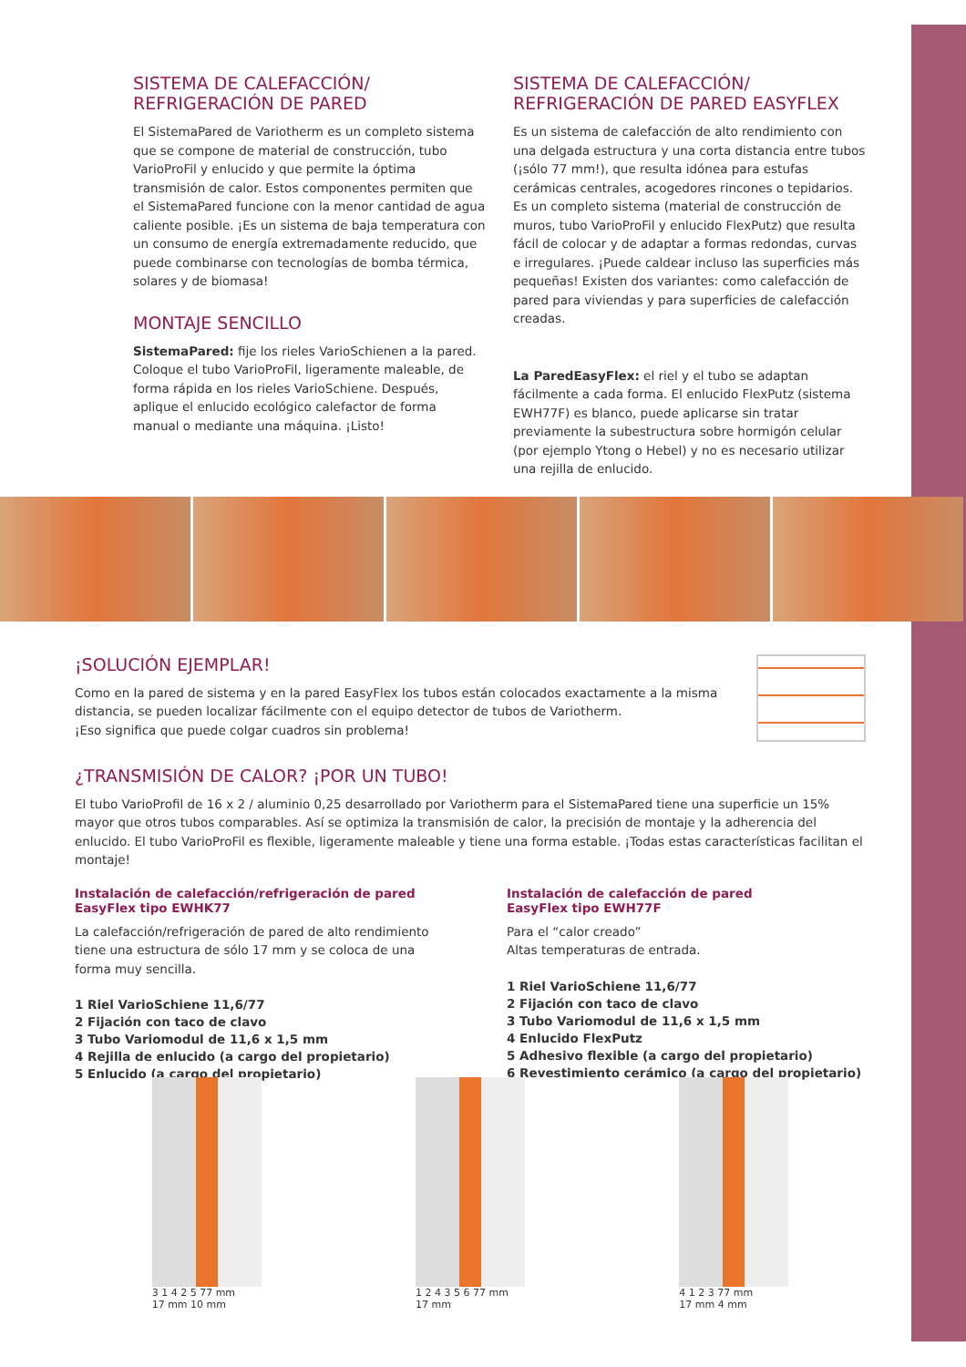SISTEMA DE CALEFACCIÓN/
REFRIGERACIÓN DE PARED
El SistemaPared de Variotherm es un completo sistema que se compone de material de construcción, tubo VarioProFil y enlucido y que permite la óptima transmisión de calor. Estos componentes permiten que el SistemaPared funcione con la menor cantidad de agua caliente posible. ¡Es un sistema de baja temperatura con un consumo de energía extremadamente reducido, que puede combinarse con tecnologías de bomba térmica, solares y de biomasa!
MONTAJE SENCILLO
SistemaPared: fije los rieles VarioSchienen a la pared. Coloque el tubo VarioProFil, ligeramente maleable, de forma rápida en los rieles VarioSchiene. Después, aplique el enlucido ecológico calefactor de forma manual o mediante una máquina. ¡Listo!
SISTEMA DE CALEFACCIÓN/
REFRIGERACIÓN DE PARED EASYFLEX
Es un sistema de calefacción de alto rendimiento con una delgada estructura y una corta distancia entre tubos (¡sólo 77 mm!), que resulta idónea para estufas cerámicas centrales, acogedores rincones o tepidarios. Es un completo sistema (material de construcción de muros, tubo VarioProFil y enlucido FlexPutz) que resulta fácil de colocar y de adaptar a formas redondas, curvas e irregulares. ¡Puede caldear incluso las superficies más pequeñas! Existen dos variantes: como calefacción de pared para viviendas y para superficies de calefacción creadas.
La ParedEasyFlex: el riel y el tubo se adaptan fácilmente a cada forma. El enlucido FlexPutz (sistema EWH77F) es blanco, puede aplicarse sin tratar previamente la subestructura sobre hormigón celular (por ejemplo Ytong o Hebel) y no es necesario utilizar una rejilla de enlucido.
¡SOLUCIÓN EJEMPLAR!
Como en la pared de sistema y en la pared EasyFlex los tubos están colocados exactamente a la misma distancia, se pueden localizar fácilmente con el equipo detector de tubos de Variotherm.
¡Eso significa que puede colgar cuadros sin problema!
¿TRANSMISIÓN DE CALOR? ¡POR UN TUBO!
El tubo VarioProfil de 16 x 2 / aluminio 0,25 desarrollado por Variotherm para el SistemaPared tiene una superficie un 15% mayor que otros tubos comparables. Así se optimiza la transmisión de calor, la precisión de montaje y la adherencia del enlucido. El tubo VarioProFil es flexible, ligeramente maleable y tiene una forma estable. ¡Todas estas características facilitan el montaje!
Instalación de calefacción/refrigeración de pared
EasyFlex tipo EWHK77
La calefacción/refrigeración de pared de alto rendimiento tiene una estructura de sólo 17 mm y se coloca de una forma muy sencilla.
1 Riel VarioSchiene 11,6/77
2 Fijación con taco de clavo
3 Tubo Variomodul de 11,6 x 1,5 mm
4 Rejilla de enlucido (a cargo del propietario)
5 Enlucido (a cargo del propietario)
Instalación de calefacción de pared
EasyFlex tipo EWH77F
Para el “calor creado”
Altas temperaturas de entrada.
1 Riel VarioSchiene 11,6/77
2 Fijación con taco de clavo
3 Tubo Variomodul de 11,6 x 1,5 mm
4 Enlucido FlexPutz
5 Adhesivo flexible (a cargo del propietario)
6 Revestimiento cerámico (a cargo del propietario)
3 1 4 2 5 77 mm
17 mm 10 mm
1 2 4 3 5 6 77 mm
17 mm
4 1 2 3 77 mm
17 mm 4 mm